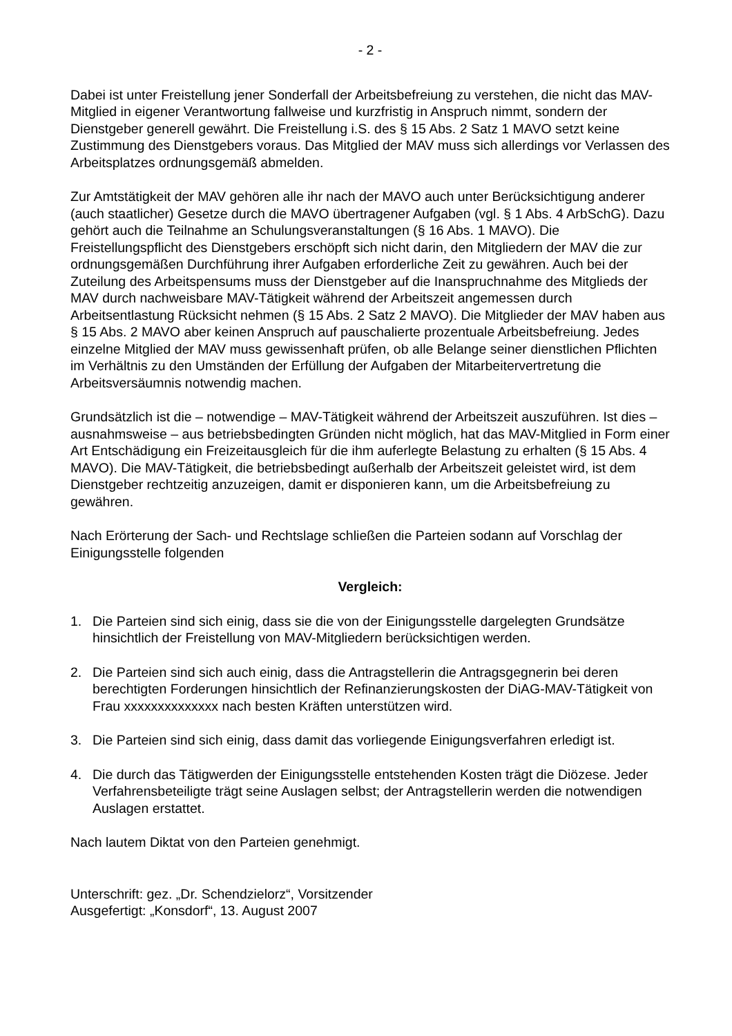- 2 -
Dabei ist unter Freistellung jener Sonderfall der Arbeitsbefreiung zu verstehen, die nicht das MAV-Mitglied in eigener Verantwortung fallweise und kurzfristig in Anspruch nimmt, sondern der Dienstgeber generell gewährt. Die Freistellung i.S. des § 15 Abs. 2 Satz 1 MAVO setzt keine Zustimmung des Dienstgebers voraus. Das Mitglied der MAV muss sich allerdings vor Verlassen des Arbeitsplatzes ordnungsgemäß abmelden.
Zur Amtstätigkeit der MAV gehören alle ihr nach der MAVO auch unter Berücksichtigung anderer (auch staatlicher) Gesetze durch die MAVO übertragener Aufgaben (vgl. § 1 Abs. 4 ArbSchG). Dazu gehört auch die Teilnahme an Schulungsveranstaltungen (§ 16 Abs. 1 MAVO). Die Freistellungspflicht des Dienstgebers erschöpft sich nicht darin, den Mitgliedern der MAV die zur ordnungsgemäßen Durchführung ihrer Aufgaben erforderliche Zeit zu gewähren. Auch bei der Zuteilung des Arbeitspensums muss der Dienstgeber auf die Inanspruchnahme des Mitglieds der MAV durch nachweisbare MAV-Tätigkeit während der Arbeitszeit angemessen durch Arbeitsentlastung Rücksicht nehmen (§ 15 Abs. 2 Satz 2 MAVO). Die Mitglieder der MAV haben aus § 15 Abs. 2 MAVO aber keinen Anspruch auf pauschalierte prozentuale Arbeitsbefreiung. Jedes einzelne Mitglied der MAV muss gewissenhaft prüfen, ob alle Belange seiner dienstlichen Pflichten im Verhältnis zu den Umständen der Erfüllung der Aufgaben der Mitarbeitervertretung die Arbeitsversäumnis notwendig machen.
Grundsätzlich ist die – notwendige – MAV-Tätigkeit während der Arbeitszeit auszuführen. Ist dies – ausnahmsweise – aus betriebsbedingten Gründen nicht möglich, hat das MAV-Mitglied in Form einer Art Entschädigung ein Freizeitausgleich für die ihm auferlegte Belastung zu erhalten (§ 15 Abs. 4 MAVO). Die MAV-Tätigkeit, die betriebsbedingt außerhalb der Arbeitszeit geleistet wird, ist dem Dienstgeber rechtzeitig anzuzeigen, damit er disponieren kann, um die Arbeitsbefreiung zu gewähren.
Nach Erörterung der Sach- und Rechtslage schließen die Parteien sodann auf Vorschlag der Einigungsstelle folgenden
Vergleich:
1. Die Parteien sind sich einig, dass sie die von der Einigungsstelle dargelegten Grundsätze hinsichtlich der Freistellung von MAV-Mitgliedern berücksichtigen werden.
2. Die Parteien sind sich auch einig, dass die Antragstellerin die Antragsgegnerin bei deren berechtigten Forderungen hinsichtlich der Refinanzierungskosten der DiAG-MAV-Tätigkeit von Frau xxxxxxxxxxxxxx nach besten Kräften unterstützen wird.
3. Die Parteien sind sich einig, dass damit das vorliegende Einigungsverfahren erledigt ist.
4. Die durch das Tätigwerden der Einigungsstelle entstehenden Kosten trägt die Diözese. Jeder Verfahrensbeteiligte trägt seine Auslagen selbst; der Antragstellerin werden die notwendigen Auslagen erstattet.
Nach lautem Diktat von den Parteien genehmigt.
Unterschrift: gez. „Dr. Schendzielorz“, Vorsitzender
Ausgefertigt: „Konsdorf“, 13. August 2007